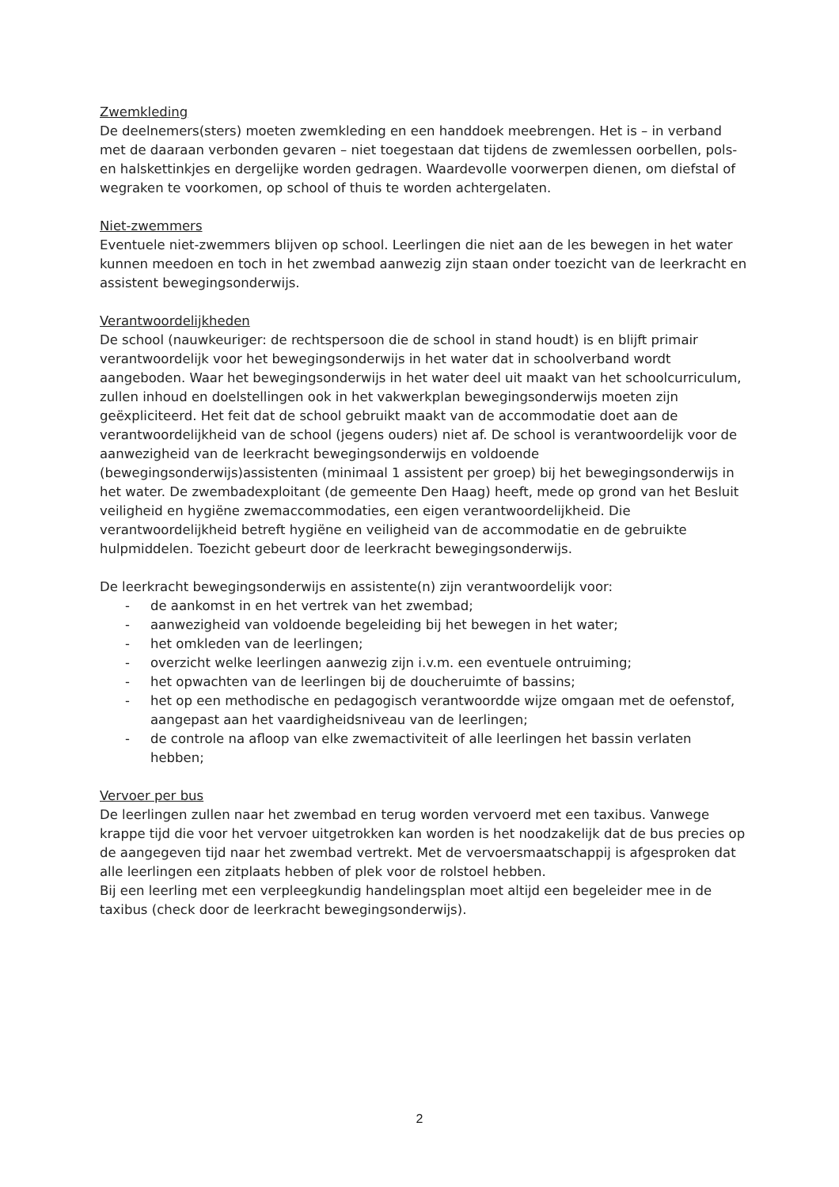Zwemkleding
De deelnemers(sters) moeten zwemkleding en een handdoek meebrengen. Het is – in verband met de daaraan verbonden gevaren – niet toegestaan dat tijdens de zwemlessen oorbellen, pols- en halskettinkjes en dergelijke worden gedragen. Waardevolle voorwerpen dienen, om diefstal of wegraken te voorkomen, op school of thuis te worden achtergelaten.
Niet-zwemmers
Eventuele niet-zwemmers blijven op school. Leerlingen die niet aan de les bewegen in het water kunnen meedoen en toch in het zwembad aanwezig zijn staan onder toezicht van de leerkracht en assistent bewegingsonderwijs.
Verantwoordelijkheden
De school (nauwkeuriger: de rechtspersoon die de school in stand houdt) is en blijft primair verantwoordelijk voor het bewegingsonderwijs in het water dat in schoolverband wordt aangeboden. Waar het bewegingsonderwijs in het water deel uit maakt van het schoolcurriculum, zullen inhoud en doelstellingen ook in het vakwerkplan bewegingsonderwijs moeten zijn geëxpliciteerd. Het feit dat de school gebruikt maakt van de accommodatie doet aan de verantwoordelijkheid van de school (jegens ouders) niet af. De school is verantwoordelijk voor de aanwezigheid van de leerkracht bewegingsonderwijs en voldoende (bewegingsonderwijs)assistenten (minimaal 1 assistent per groep) bij het bewegingsonderwijs in het water. De zwembadexploitant (de gemeente Den Haag) heeft, mede op grond van het Besluit veiligheid en hygiëne zwemaccommodaties, een eigen verantwoordelijkheid. Die verantwoordelijkheid betreft hygiëne en veiligheid van de accommodatie en de gebruikte hulpmiddelen. Toezicht gebeurt door de leerkracht bewegingsonderwijs.
De leerkracht bewegingsonderwijs en assistente(n) zijn verantwoordelijk voor:
- de aankomst in en het vertrek van het zwembad;
- aanwezigheid van voldoende begeleiding bij het bewegen in het water;
- het omkleden van de leerlingen;
- overzicht welke leerlingen aanwezig zijn i.v.m. een eventuele ontruiming;
- het opwachten van de leerlingen bij de doucheruimte of bassins;
- het op een methodische en pedagogisch verantwoordde wijze omgaan met de oefenstof, aangepast aan het vaardigheidsniveau van de leerlingen;
- de controle na afloop van elke zwemactiviteit of alle leerlingen het bassin verlaten hebben;
Vervoer per bus
De leerlingen zullen naar het zwembad en terug worden vervoerd met een taxibus. Vanwege krappe tijd die voor het vervoer uitgetrokken kan worden is het noodzakelijk dat de bus precies op de aangegeven tijd naar het zwembad vertrekt. Met de vervoersmaatschappij is afgesproken dat alle leerlingen een zitplaats hebben of plek voor de rolstoel hebben.
Bij een leerling met een verpleegkundig handelingsplan moet altijd een begeleider mee in de taxibus (check door de leerkracht bewegingsonderwijs).
2